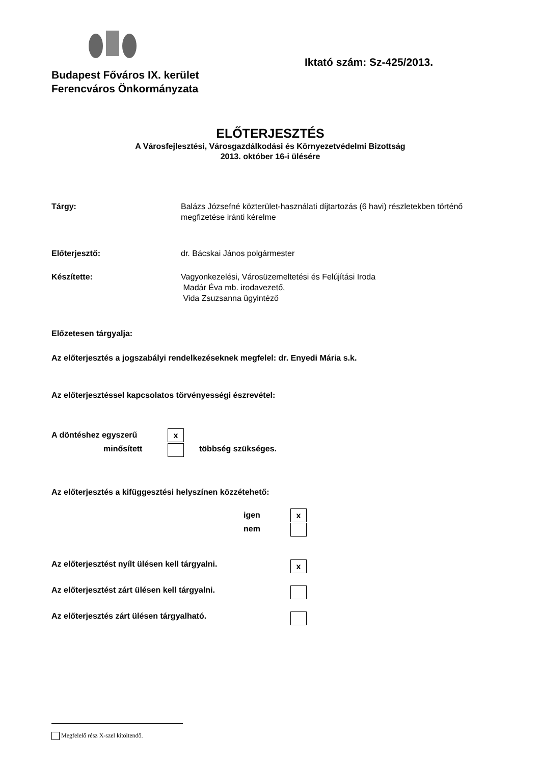Budapest Főváros IX. kerület
Ferencváros Önkormányzata
Iktató szám: Sz-425/2013.
ELŐTERJESZTÉS
A Városfejlesztési, Városgazdálkodási és Környezetvédelmi Bizottság
2013. október 16-i ülésére
Tárgy: Balázs Józsefné közterület-használati díjtartozás (6 havi) részletekben történő
megfizetése iránti kérelme
Előterjesztő: dr. Bácskai János polgármester
Készítette: Vagyonkezelési, Városüzemeltetési és Felújítási Iroda
Madár Éva mb. irodavezető,
Vida Zsuzsanna ügyintéző
Előzetesen tárgyalja:
Az előterjesztés a jogszabályi rendelkezéseknek megfelel: dr. Enyedi Mária s.k.
Az előterjesztéssel kapcsolatos törvényességi észrevétel:
A döntéshez egyszerű
minősített
x
többség szükséges.
Az előterjesztés a kifüggesztési helyszínen közzétehető:
igen
nem
x
Az előterjesztést nyílt ülésen kell tárgyalni. x
Az előterjesztést zárt ülésen kell tárgyalni.
Az előterjesztés zárt ülésen tárgyalható.
Megfelelő rész X-szel kitöltendő.